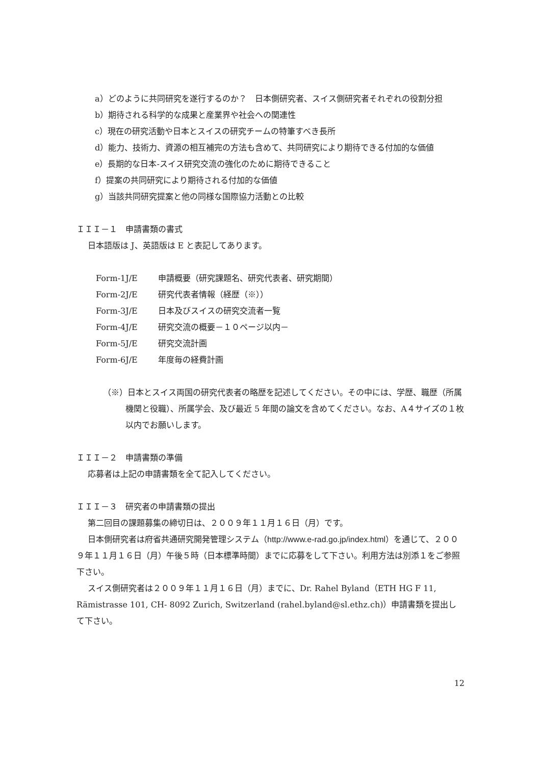a）どのように共同研究を遂行するのか？　日本側研究者、スイス側研究者それぞれの役割分担
b）期待される科学的な成果と産業界や社会への関連性
c）現在の研究活動や日本とスイスの研究チームの特筆すべき長所
d）能力、技術力、資源の相互補完の方法も含めて、共同研究により期待できる付加的な価値
e）長期的な日本-スイス研究交流の強化のために期待できること
f）提案の共同研究により期待される付加的な価値
g）当該共同研究提案と他の同様な国際協力活動との比較
ＩＩＩ－１　申請書類の書式
日本語版は J、英語版は E と表記してあります。
Form-1J/E 申請概要（研究課題名、研究代表者、研究期間）
Form-2J/E 研究代表者情報（経歴（※））
Form-3J/E 日本及びスイスの研究交流者一覧
Form-4J/E 研究交流の概要－１０ページ以内－
Form-5J/E 研究交流計画
Form-6J/E 年度毎の経費計画
（※）日本とスイス両国の研究代表者の略歴を記述してください。その中には、学歴、職歴（所属機関と役職）、所属学会、及び最近 5 年間の論文を含めてください。なお、A４サイズの１枚以内でお願いします。
ＩＩＩ－２　申請書類の準備
応募者は上記の申請書類を全て記入してください。
ＩＩＩ－３　研究者の申請書類の提出
第二回目の課題募集の締切日は、２００９年１１月１６日（月）です。
日本側研究者は府省共通研究開発管理システム（http://www.e-rad.go.jp/index.html）を通じて、２００９年１１月１６日（月）午後５時（日本標準時間）までに応募をして下さい。利用方法は別添１をご参照下さい。
スイス側研究者は２００９年１１月１６日（月）までに、Dr. Rahel Byland（ETH HG F 11, Rämistrasse 101, CH- 8092 Zurich, Switzerland (rahel.byland@sl.ethz.ch)）申請書類を提出して下さい。
12